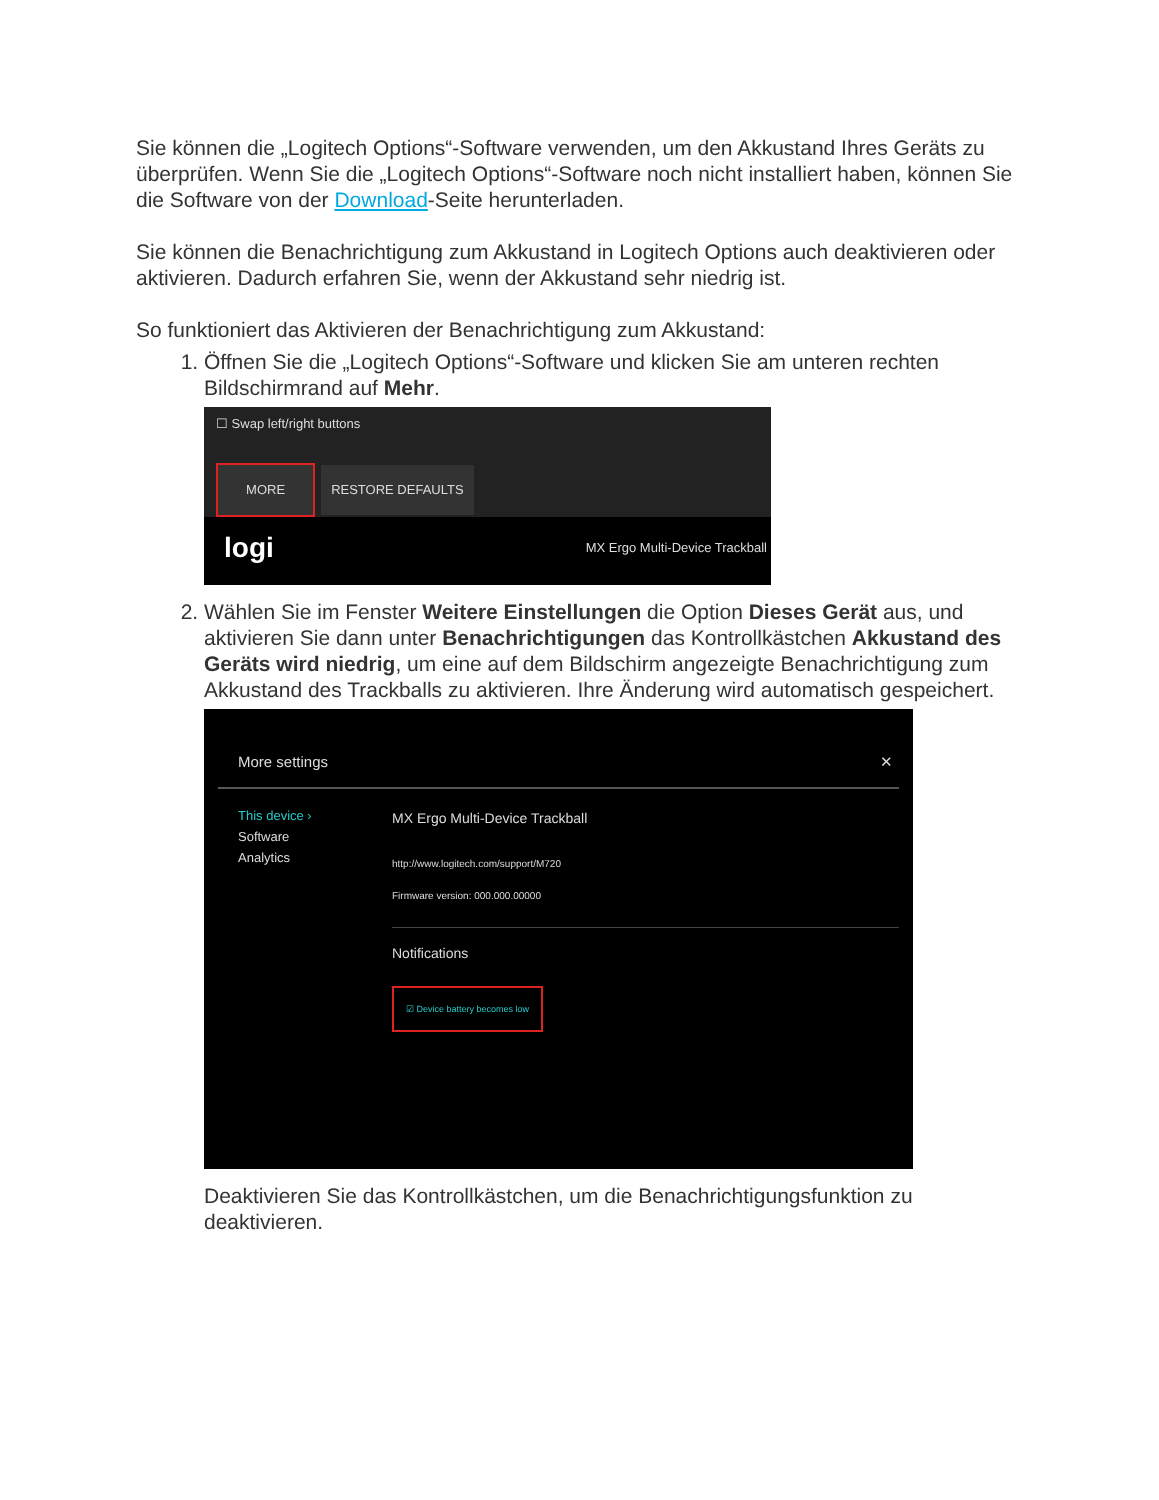Sie können die „Logitech Options“-Software verwenden, um den Akkustand Ihres Geräts zu überprüfen. Wenn Sie die „Logitech Options“-Software noch nicht installiert haben, können Sie die Software von der Download-Seite herunterladen.
Sie können die Benachrichtigung zum Akkustand in Logitech Options auch deaktivieren oder aktivieren. Dadurch erfahren Sie, wenn der Akkustand sehr niedrig ist.
So funktioniert das Aktivieren der Benachrichtigung zum Akkustand:
1. Öffnen Sie die „Logitech Options“-Software und klicken Sie am unteren rechten Bildschirmrand auf Mehr.
☐ Swap left/right buttons
MORE RESTORE DEFAULTS
logi MX Ergo Multi-Device Trackball
2. Wählen Sie im Fenster Weitere Einstellungen die Option Dieses Gerät aus, und aktivieren Sie dann unter Benachrichtigungen das Kontrollkästchen Akkustand des Geräts wird niedrig, um eine auf dem Bildschirm angezeigte Benachrichtigung zum Akkustand des Trackballs zu aktivieren. Ihre Änderung wird automatisch gespeichert.
More settings ✕
This device ›
Software
Analytics
MX Ergo Multi-Device Trackball
http://www.logitech.com/support/M720
Firmware version: 000.000.00000
Notifications
☑ Device battery becomes low
Deaktivieren Sie das Kontrollkästchen, um die Benachrichtigungsfunktion zu deaktivieren.